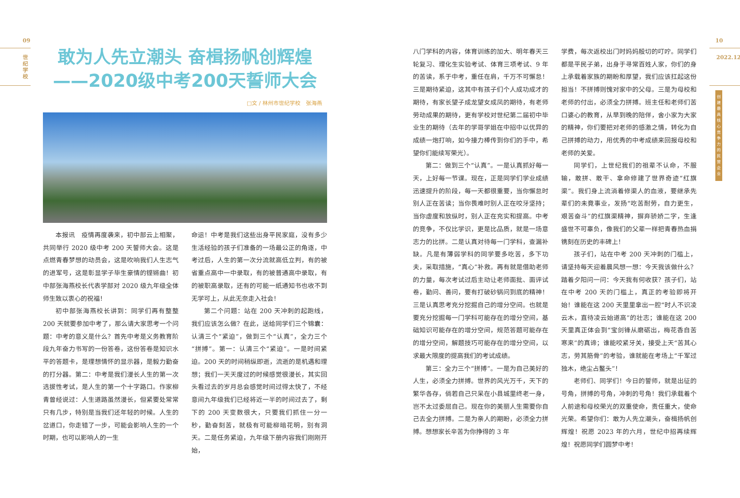09 10
世纪学校
2022.12
创建最具核心竞争力的民营企业
敢为人先立潮头 奋楫扬帆创辉煌
——2020级中考200天誓师大会
□文 / 林州市世纪学校　张海燕
本报讯　疫情再度袭来，初中部云上相聚，共同举行 2020 级中考 200 天誓师大会。这是点燃青春梦想的动员会，这是吹响我们人生志气的进军号，这是彰显学子毕生豪情的铿锵曲！初中部张海燕校长代表学部对 2020 级九年级全体师生致以衷心的祝福！
初中部张海燕校长讲到：同学们再有整整 200 天就要参加中考了，那么请大家思考一个问题：中考的意义是什么？首先中考是义务教育阶段九年奋力书写的一份答卷，这份答卷是知识水平的答题卡，是理想情怀的显示器，是毅力勤奋的打分器。第二：中考是我们漫长人生的第一次选拔性考试，是人生的第一个十字路口。作家柳青曾经说过：人生道路虽然漫长，但紧要处常常只有几步，特别是当我们还年轻的时候。人生的岔道口，你走错了一步，可能会影响人生的一个时期，也可以影响人的一生
命运！中考是我们这些出身平民家庭，没有多少生活经验的孩子们准备的一场最公正的角逐，中考过后，人生的第一次分流就高低立判，有的被省重点高中一中录取，有的被普通高中录取，有的被职高录取，还有的可能一纸通知书也收不到无学可上，从此无奈走入社会！
第二个问题：站在 200 天冲刺的起跑线，我们应该怎么做？在此，送给同学们三个锦囊：认清三个“紧迫”，做到三个“认真”，全力三个“拼搏”。第一：认清三个“紧迫”。一是时间紧迫。200 天的时间稍纵即逝，流逝的是机遇和理想；我们一天天度过的时候感觉很漫长，其实回头看过去的岁月总会感觉时间过得太快了，不经意间九年级我们已经将近一半的时间过去了，剩下的 200 天变数很大，只要我们抓住一分一秒，勤奋刻苦，就极有可能柳暗花明，别有洞天。二是任务紧迫，九年级下册内容我们刚刚开始，
八门学科的内容，体育训练的加大、明年春天三轮复习、理化生实验考试、体育三项考试、9 年的苦读，系于中考，重任在肩，千万不可懈怠！三是期待紧迫，这其中有孩子们个人成功成才的期待，有家长望子成龙望女成凤的期待，有老师劳动成果的期待，更有学校对世纪第二届初中毕业生的期待（去年的学哥学姐在中招中以优异的成绩一炮打响，如今接力棒传到你们的手中，希望你们能续写荣光）。
第二：做到三个“认真”。一是认真抓好每一天，上好每一节课。现在，正是同学们学业成绩迅速提升的阶段，每一天都很重要，当你懈怠时别人正在苦读；当你畏难时别人正在咬牙坚持；当你虚度和放纵时，别人正在充实和提高。中考的竞争，不仅比学识，更是比品质，就是一场意志力的比拼。二是认真对待每一门学科，查漏补缺。凡是有薄弱学科的同学要多吃苦，多下功夫，采取措施，“真心”补救。再有就是借助老师的力量，每次考试过后主动让老师面批、面评试卷，勤问、善问，要有打破砂锅问到底的精神！三是认真思考充分挖掘自己的增分空间。也就是要充分挖掘每一门学科可能存在的增分空间，基础知识可能存在的增分空间，规范答题可能存在的增分空间，解题技巧可能存在的增分空间，以求最大限度的提高我们的考试成绩。
第三：全力三个“拼搏”。一是为自己美好的人生，必须全力拼搏。世界的风光万千，天下的繁华各存，倘若自己只呆在小县城里终老一身，岂不太过委屈自己。现在你的美丽人生需要你自己去全力拼搏。二是为亲人的期盼，必须全力拼搏。想想家长辛苦为你挣得的 3 年
学费，每次返校出门时妈妈殷切的叮咛。同学们都是平民子弟，出身于寻常百姓人家，你们的身上承载着家族的期盼和厚望，我们应该扛起这份担当！不拼搏则愧对家中的父母。三是为母校和老师的付出，必须全力拼搏。班主任和老师们苦口婆心的教育，从早到晚的陪伴，舍小家为大家的精神，你们要把对老师的感激之情，转化为自己拼搏的动力，用优秀的中考成绩来回报母校和老师的关爱。
同学们，上世纪我们的祖辈不认命，不服输，敢拼、敢干、拿命修建了世界奇迹“红旗渠”。我们身上流淌着修渠人的血液，要继承先辈们的未竟事业，发扬“吃苦耐劳，自力更生，艰苦奋斗”的红旗渠精神，摒弃骄娇二字，生逢盛世不可辜负，像我们的父辈一样把青春热血捐镌刻在历史的丰碑上！
孩子们，站在中考 200 天冲刺的门槛上，请坚持每天迎着晨风想一想：今天我该做什么？踏着夕阳问一问：今天我有何收获？孩子们，站在中考 200 天的门槛上，真正的考验即将开始！谁能在这 200 天里里拿出一腔“时人不识凌云木，直待凌云始道高”的壮志；谁能在这 200 天里真正体会到“宝剑锋从磨砺出，梅花香自苦寒来”的真谛；谁能咬紧牙关，接受上天“苦其心志，劳其筋骨”的考验，谁就能在考场上“千军过独木，绝尘占鳌头”！
老师们、同学们！今日的誓师，就是出征的号角，拼搏的号角，冲刺的号角！我们承载着个人前途和母校荣光的双重使命，责任重大，使命光荣。希望你们：敢为人先立潮头，奋楫扬帆创辉煌！祝愿 2023 年的六月，世纪中招再续辉煌！祝愿同学们圆梦中考！